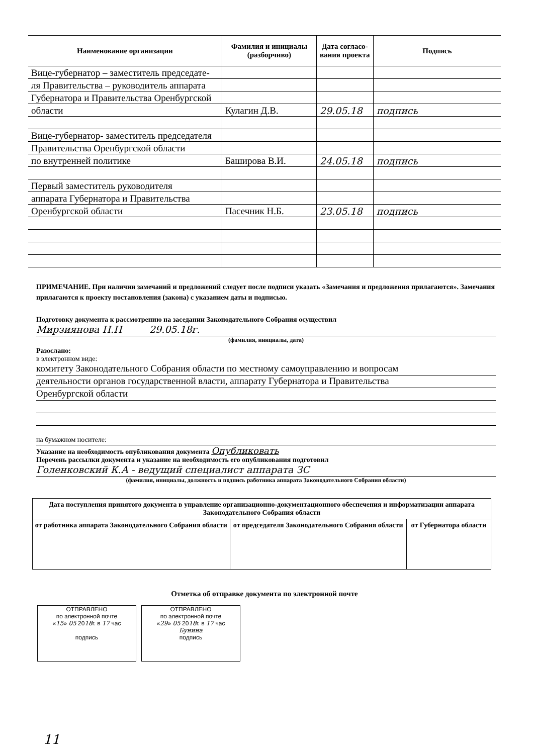| Наименование организации | Фамилия и инициалы (разборчиво) | Дата согласо-вания проекта | Подпись |
| --- | --- | --- | --- |
| Вице-губернатор – заместитель председате- | | | |
| ля Правительства – руководитель аппарата | | | |
| Губернатора и Правительства Оренбургской | | | |
| области | Кулагин Д.В. | 29.05.18 | подпись |
| Вице-губернатор- заместитель председателя | | | |
| Правительства Оренбургской области | | | |
| по внутренней политике | Баширова В.И. | 24.05.18 | подпись |
| Первый заместитель руководителя | | | |
| аппарата Губернатора и Правительства | | | |
| Оренбургской области | Пасечник Н.Б. | 23.05.18 | подпись |
ПРИМЕЧАНИЕ. При наличии замечаний и предложений следует после подписи указать «Замечания и предложения прилагаются». Замечания прилагаются к проекту постановления (закона) с указанием даты и подписью.
Подготовку документа к рассмотрению на заседании Законодательного Собрания осуществил
Мирзиянова Н.Н 29.05.18г.
(фамилия, инициалы, дата)
Разослано:
в электронном виде:
комитету Законодательного Собрания области по местному самоуправлению и вопросам
деятельности органов государственной власти, аппарату Губернатора и Правительства
Оренбургской области
на бумажном носителе:
Указание на необходимость опубликования документа Опубликовать
Перечень рассылки документа и указание на необходимость его опубликования подготовил
Голенковский К.А - ведущий специалист аппарата ЗС
(фамилия, инициалы, должность и подпись работника аппарата Законодательного Собрания области)
| Дата поступления принятого документа в управление организационно-документационного обеспечения и информатизации аппарата Законодательного Собрания области | | |
| --- | --- | --- |
| от работника аппарата Законодательного Собрания области | от председателя Законодательного Собрания области | от Губернатора области |
Отметка об отправке документа по электронной почте
ОТПРАВЛЕНО
по электронной почте
«15» 05 2018г. в 17 час
подпись
ОТПРАВЛЕНО
по электронной почте
«29» 05 2018г. в 17 час
Бунина
подпись
11